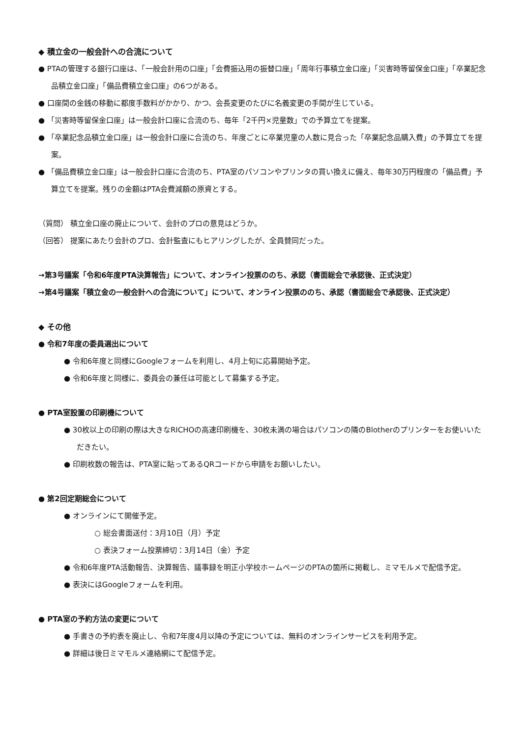◆ 積立金の一般会計への合流について
● PTAの管理する銀行口座は、「一般会計用の口座」「会費振込用の振替口座」「周年行事積立金口座」「災害時等留保金口座」「卒業記念品積立金口座」「備品費積立金口座」の6つがある。
● 口座間の金銭の移動に都度手数料がかかり、かつ、会長変更のたびに名義変更の手間が生じている。
● 「災害時等留保金口座」は一般会計口座に合流のち、毎年「2千円×児童数」での予算立てを提案。
● 「卒業記念品積立金口座」は一般会計口座に合流のち、年度ごとに卒業児童の人数に見合った「卒業記念品購入費」の予算立てを提案。
● 「備品費積立金口座」は一般会計口座に合流のち、PTA室のパソコンやプリンタの買い換えに備え、毎年30万円程度の「備品費」予算立てを提案。残りの金額はPTA会費減額の原資とする。
（質問） 積立金口座の廃止について、会計のプロの意見はどうか。
（回答） 提案にあたり会計のプロ、会計監査にもヒアリングしたが、全員賛同だった。
→第3号議案「令和6年度PTA決算報告」について、オンライン投票ののち、承認（書面総会で承認後、正式決定）
→第4号議案「積立金の一般会計への合流について」について、オンライン投票ののち、承認（書面総会で承認後、正式決定）
◆ その他
● 令和7年度の委員選出について
● 令和6年度と同様にGoogleフォームを利用し、4月上旬に応募開始予定。
● 令和6年度と同様に、委員会の兼任は可能として募集する予定。
● PTA室設置の印刷機について
● 30枚以上の印刷の際は大きなRICHOの高速印刷機を、30枚未満の場合はパソコンの隣のBlotherのプリンターをお使いいただきたい。
● 印刷枚数の報告は、PTA室に貼ってあるQRコードから申請をお願いしたい。
● 第2回定期総会について
● オンラインにて開催予定。
○ 総会書面送付：3月10日（月）予定
○ 表決フォーム投票締切：3月14日（金）予定
● 令和6年度PTA活動報告、決算報告、議事録を明正小学校ホームページのPTAの箇所に掲載し、ミマモルメで配信予定。
● 表決にはGoogleフォームを利用。
● PTA室の予約方法の変更について
● 手書きの予約表を廃止し、令和7年度4月以降の予定については、無料のオンラインサービスを利用予定。
● 詳細は後日ミマモルメ連絡網にて配信予定。